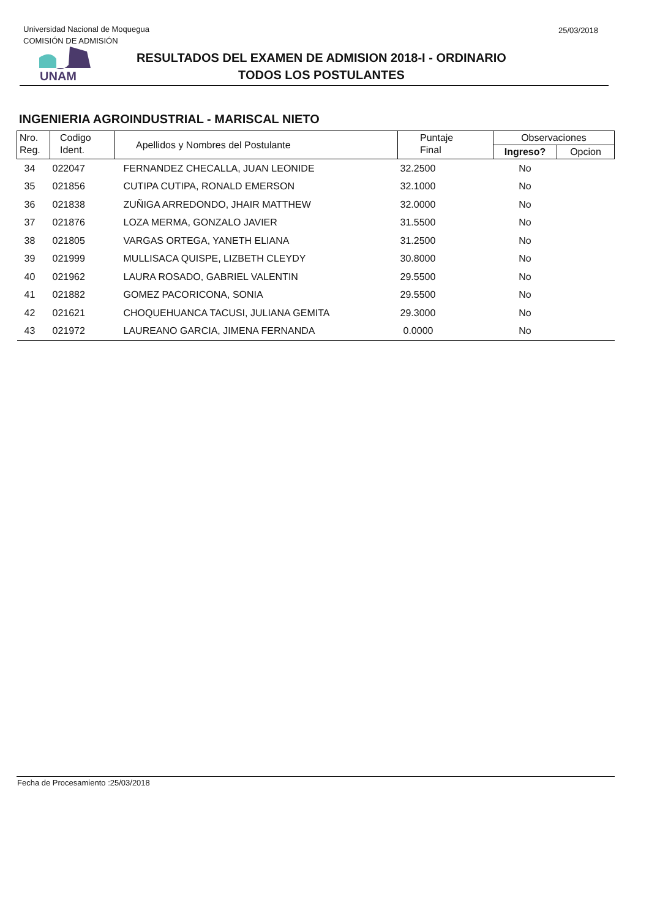Universidad Nacional de Moquegua
COMISIÓN DE ADMISIÓN
25/03/2018
UNAM
RESULTADOS DEL EXAMEN DE ADMISION 2018-I - ORDINARIO
TODOS LOS POSTULANTES
INGENIERIA AGROINDUSTRIAL - MARISCAL NIETO
| Nro. Reg. | Codigo Ident. | Apellidos y Nombres del Postulante | Puntaje Final | Observaciones | |
| --- | --- | --- | --- | --- | --- |
| | | | | Ingreso? | Opcion |
| 34 | 022047 | FERNANDEZ CHECALLA, JUAN LEONIDE | 32.2500 | No | |
| 35 | 021856 | CUTIPA CUTIPA, RONALD EMERSON | 32.1000 | No | |
| 36 | 021838 | ZUÑIGA ARREDONDO, JHAIR MATTHEW | 32.0000 | No | |
| 37 | 021876 | LOZA MERMA, GONZALO JAVIER | 31.5500 | No | |
| 38 | 021805 | VARGAS ORTEGA, YANETH ELIANA | 31.2500 | No | |
| 39 | 021999 | MULLISACA QUISPE, LIZBETH CLEYDY | 30.8000 | No | |
| 40 | 021962 | LAURA ROSADO, GABRIEL VALENTIN | 29.5500 | No | |
| 41 | 021882 | GOMEZ PACORICONA, SONIA | 29.5500 | No | |
| 42 | 021621 | CHOQUEHUANCA TACUSI, JULIANA GEMITA | 29.3000 | No | |
| 43 | 021972 | LAUREANO GARCIA, JIMENA FERNANDA | 0.0000 | No | |
Fecha de Procesamiento :25/03/2018